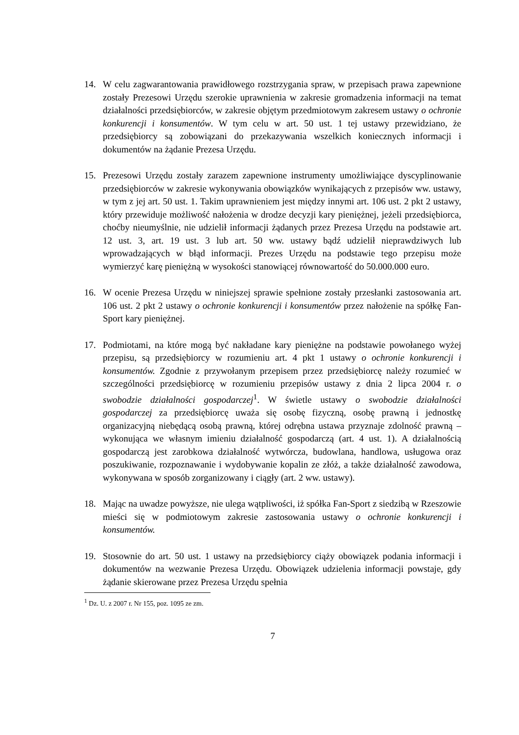14. W celu zagwarantowania prawidłowego rozstrzygania spraw, w przepisach prawa zapewnione zostały Prezesowi Urzędu szerokie uprawnienia w zakresie gromadzenia informacji na temat działalności przedsiębiorców, w zakresie objętym przedmiotowym zakresem ustawy o ochronie konkurencji i konsumentów. W tym celu w art. 50 ust. 1 tej ustawy przewidziano, że przedsiębiorcy są zobowiązani do przekazywania wszelkich koniecznych informacji i dokumentów na żądanie Prezesa Urzędu.
15. Prezesowi Urzędu zostały zarazem zapewnione instrumenty umożliwiające dyscyplinowanie przedsiębiorców w zakresie wykonywania obowiązków wynikających z przepisów ww. ustawy, w tym z jej art. 50 ust. 1. Takim uprawnieniem jest między innymi art. 106 ust. 2 pkt 2 ustawy, który przewiduje możliwość nałożenia w drodze decyzji kary pieniężnej, jeżeli przedsiębiorca, choćby nieumyślnie, nie udzielił informacji żądanych przez Prezesa Urzędu na podstawie art. 12 ust. 3, art. 19 ust. 3 lub art. 50 ww. ustawy bądź udzielił nieprawdziwych lub wprowadzających w błąd informacji. Prezes Urzędu na podstawie tego przepisu może wymierzyć karę pieniężną w wysokości stanowiącej równowartość do 50.000.000 euro.
16. W ocenie Prezesa Urzędu w niniejszej sprawie spełnione zostały przesłanki zastosowania art. 106 ust. 2 pkt 2 ustawy o ochronie konkurencji i konsumentów przez nałożenie na spółkę Fan-Sport kary pieniężnej.
17. Podmiotami, na które mogą być nakładane kary pieniężne na podstawie powołanego wyżej przepisu, są przedsiębiorcy w rozumieniu art. 4 pkt 1 ustawy o ochronie konkurencji i konsumentów. Zgodnie z przywołanym przepisem przez przedsiębiorcę należy rozumieć w szczególności przedsiębiorcę w rozumieniu przepisów ustawy z dnia 2 lipca 2004 r. o swobodzie działalności gospodarczej<sup>1</sup>. W świetle ustawy o swobodzie działalności gospodarczej za przedsiębiorcę uważa się osobę fizyczną, osobę prawną i jednostkę organizacyjną niebędącą osobą prawną, której odrębna ustawa przyznaje zdolność prawną – wykonująca we własnym imieniu działalność gospodarczą (art. 4 ust. 1). A działalnością gospodarczą jest zarobkowa działalność wytwórcza, budowlana, handlowa, usługowa oraz poszukiwanie, rozpoznawanie i wydobywanie kopalin ze złóż, a także działalność zawodowa, wykonywana w sposób zorganizowany i ciągły (art. 2 ww. ustawy).
18. Mając na uwadze powyższe, nie ulega wątpliwości, iż spółka Fan-Sport z siedzibą w Rzeszowie mieści się w podmiotowym zakresie zastosowania ustawy o ochronie konkurencji i konsumentów.
19. Stosownie do art. 50 ust. 1 ustawy na przedsiębiorcy ciąży obowiązek podania informacji i dokumentów na wezwanie Prezesa Urzędu. Obowiązek udzielenia informacji powstaje, gdy żądanie skierowane przez Prezesa Urzędu spełnia
<sup>1</sup> Dz. U. z 2007 r. Nr 155, poz. 1095 ze zm.
7